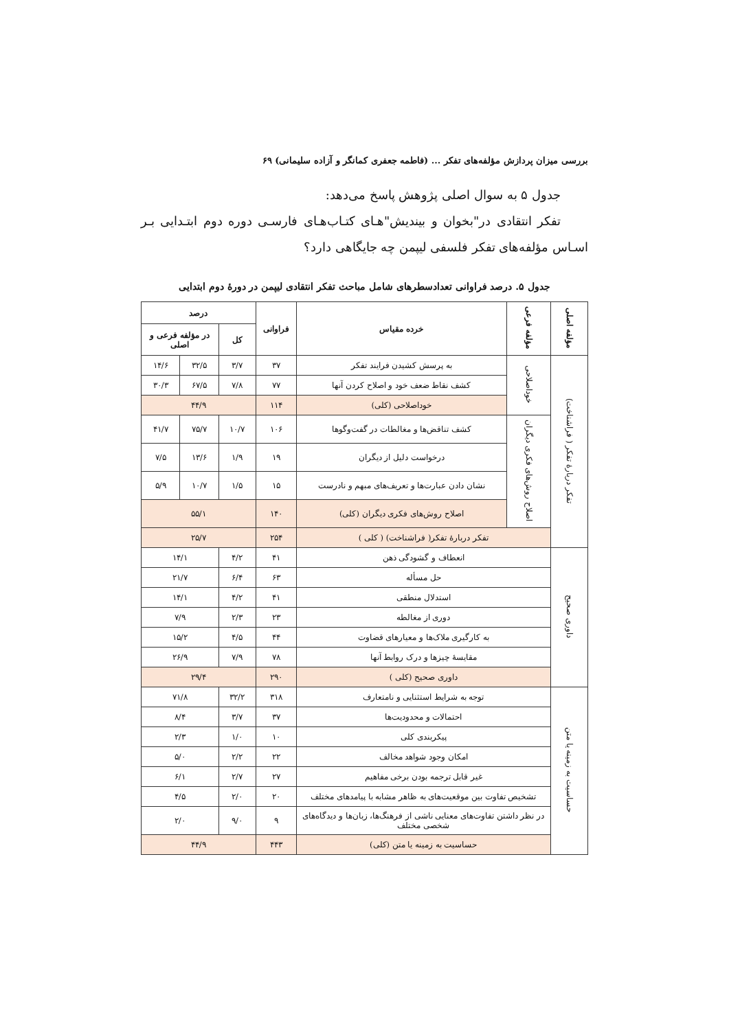بررسی میزان پردازش مؤلفه‌های تفکر ... (فاطمه جعفری کمانگر و آزاده سلیمانی) ۶۹
جدول ۵ به سوال اصلی پژوهش پاسخ می‌دهد:
تفکر انتقادی در"بخوان و بیندیش"هـای کتـاب‌هـای فارسـی دوره دوم ابتـدایی بـر اسـاس مؤلفه‌های تفکر فلسفی لیپمن چه جایگاهی دارد؟
جدول ۵. درصد فراوانی تعدادسطرهای شامل مباحث تفکر انتقادی لیپمن در دورهٔ دوم ابتدایی
| مؤلفه اصلی | مؤلفه فرعی | خرده مقیاس | فراوانی | درصد | | |
| --- | --- | --- | --- | --- | --- | --- |
| | | | | کل | در مؤلفه فرعی و اصلی | |
| تفکر دربارهٔ تفکر ( فراشناخت) | خوداصلاحی | به پرسش کشیدن فرایند تفکر | ۳۷ | ۳/۷ | ۳۲/۵ | ۱۴/۶ |
| | | کشف نقاط ضعف خود و اصلاح کردن آنها | ۷۷ | ۷/۸ | ۶۷/۵ | ۳۰/۳ |
| | | خوداصلاحی (کلی) | ۱۱۴ | ۴۴/۹ | | |
| | اصلاح روش‌های فکری دیگران | کشف تناقض‌ها و مغالطات در گفت‌وگوها | ۱۰۶ | ۱۰/۷ | ۷۵/۷ | ۴۱/۷ |
| | | درخواست دلیل از دیگران | ۱۹ | ۱/۹ | ۱۳/۶ | ۷/۵ |
| | | نشان دادن عبارت‌ها و تعریف‌های مبهم و نادرست | ۱۵ | ۱/۵ | ۱۰/۷ | ۵/۹ |
| | | اصلاح روش‌های فکری دیگران (کلی) | ۱۴۰ | ۵۵/۱ | | |
| | تفکر دربارهٔ تفکر( فراشناخت) ( کلی ) | | ۲۵۴ | ۲۵/۷ | | |
| داوری صحیح | انعطاف و گشودگی ذهن | | ۴۱ | ۴/۲ | ۱۴/۱ | |
| | حل مسأله | | ۶۳ | ۶/۴ | ۲۱/۷ | |
| | استدلال منطقی | | ۴۱ | ۴/۲ | ۱۴/۱ | |
| | دوری از مغالطه | | ۲۳ | ۲/۳ | ۷/۹ | |
| | به کارگیری ملاک‌ها و معیارهای قضاوت | | ۴۴ | ۴/۵ | ۱۵/۲ | |
| | مقایسهٔ چیزها و درک روابط آنها | | ۷۸ | ۷/۹ | ۲۶/۹ | |
| | داوری صحیح (کلی ) | | ۲۹۰ | ۲۹/۴ | | |
| حساسیت به زمینه یا متن | توجه به شرایط استثنایی و نامتعارف | | ۳۱۸ | ۳۲/۲ | ۷۱/۸ | |
| | احتمالات و محدودیت‌ها | | ۳۷ | ۳/۷ | ۸/۴ | |
| | پیکربندی کلی | | ۱۰ | ۱/۰ | ۲/۳ | |
| | امکان وجود شواهد مخالف | | ۲۲ | ۲/۲ | ۵/۰ | |
| | غیر قابل ترجمه بودن برخی مفاهیم | | ۲۷ | ۲/۷ | ۶/۱ | |
| | تشخیص تفاوت بین موقعیت‌های به ظاهر مشابه با پیامدهای مختلف | | ۲۰ | ۲/۰ | ۴/۵ | |
| | در نظر داشتن تفاوت‌های معنایی ناشی از فرهنگ‌ها، زبان‌ها و دیدگاه‌های شخصی مختلف | | ۹ | ۹/۰ | ۲/۰ | |
| | حساسیت به زمینه یا متن (کلی) | | ۴۴۳ | ۴۴/۹ | | |